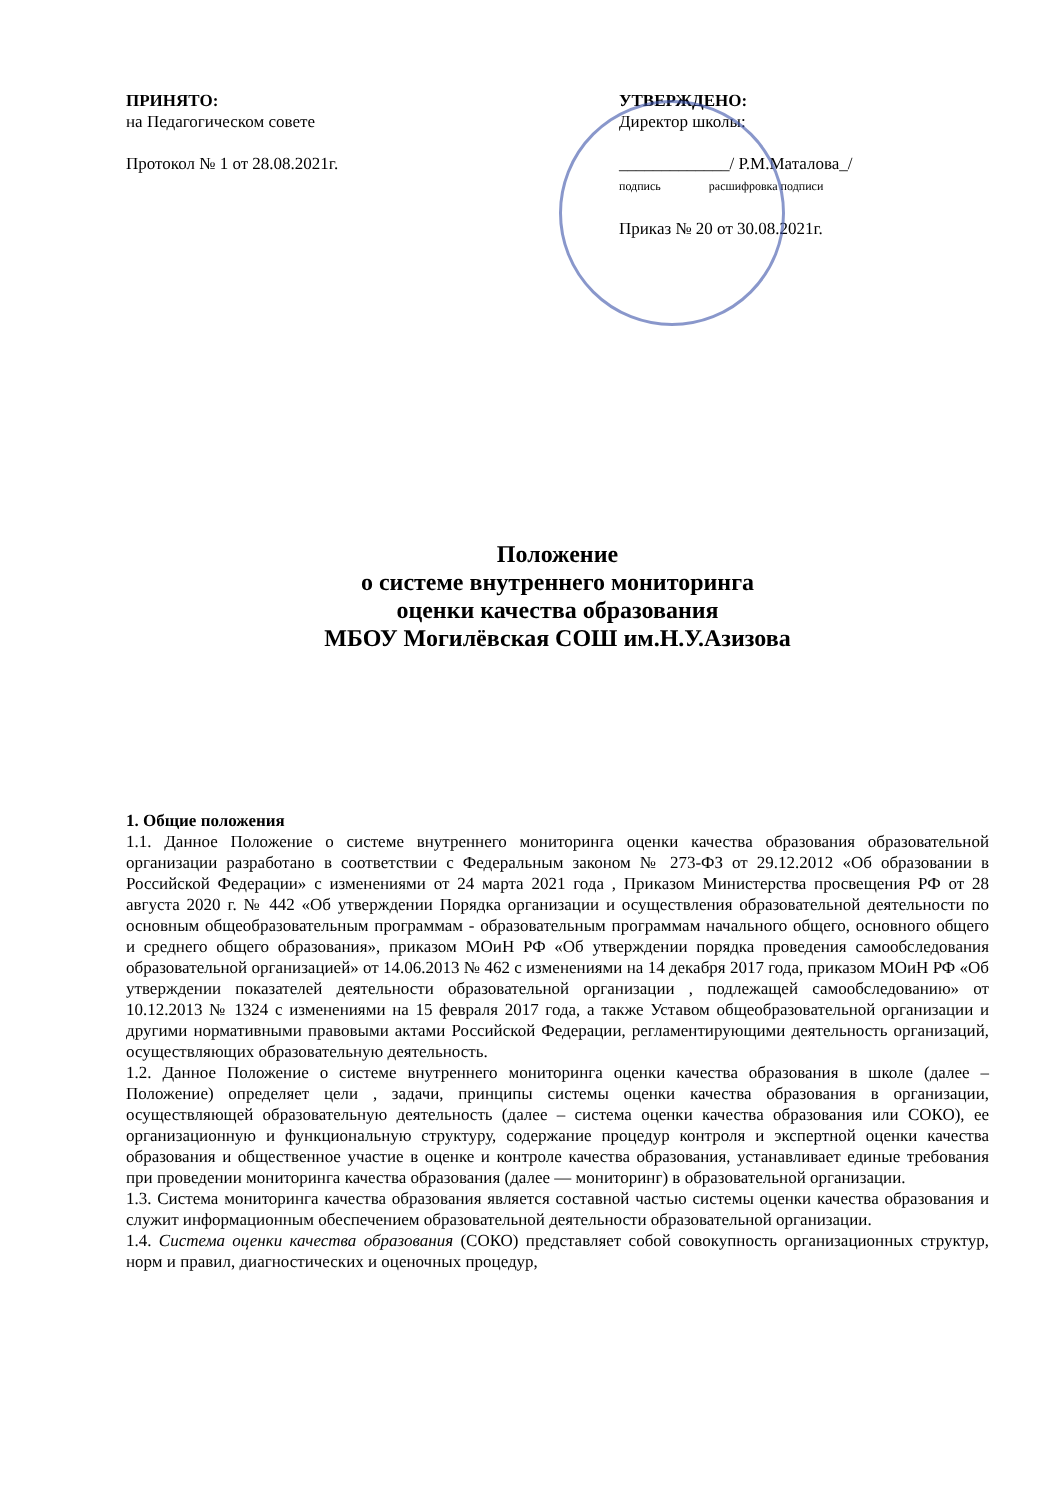ПРИНЯТО:
на Педагогическом совете
Протокол № 1 от 28.08.2021г.
УТВЕРЖДЕНО:
Директор школы:
_____________/ Р.М.Маталова_/
подпись расшифровка подписи
Приказ № 20 от 30.08.2021г.
Положение
о системе внутреннего мониторинга
оценки качества образования
МБОУ Могилёвская СОШ им.Н.У.Азизова
1. Общие положения
1.1. Данное Положение о системе внутреннего мониторинга оценки качества образования образовательной организации разработано в соответствии с Федеральным законом № 273-ФЗ от 29.12.2012 «Об образовании в Российской Федерации» с изменениями от 24 марта 2021 года , Приказом Министерства просвещения РФ от 28 августа 2020 г. № 442 «Об утверждении Порядка организации и осуществления образовательной деятельности по основным общеобразовательным программам - образовательным программам начального общего, основного общего и среднего общего образования», приказом МОиН РФ «Об утверждении порядка проведения самообследования образовательной организацией» от 14.06.2013 № 462 с изменениями на 14 декабря 2017 года, приказом МОиН РФ «Об утверждении показателей деятельности образовательной организации , подлежащей самообследованию» от 10.12.2013 № 1324 с изменениями на 15 февраля 2017 года, а также Уставом общеобразовательной организации и другими нормативными правовыми актами Российской Федерации, регламентирующими деятельность организаций, осуществляющих образовательную деятельность.
1.2. Данное Положение о системе внутреннего мониторинга оценки качества образования в школе (далее – Положение) определяет цели , задачи, принципы системы оценки качества образования в организации, осуществляющей образовательную деятельность (далее – система оценки качества образования или СОКО), ее организационную и функциональную структуру, содержание процедур контроля и экспертной оценки качества образования и общественное участие в оценке и контроле качества образования, устанавливает единые требования при проведении мониторинга качества образования (далее — мониторинг) в образовательной организации.
1.3. Система мониторинга качества образования является составной частью системы оценки качества образования и служит информационным обеспечением образовательной деятельности образовательной организации.
1.4. Система оценки качества образования (СОКО) представляет собой совокупность организационных структур, норм и правил, диагностических и оценочных процедур,